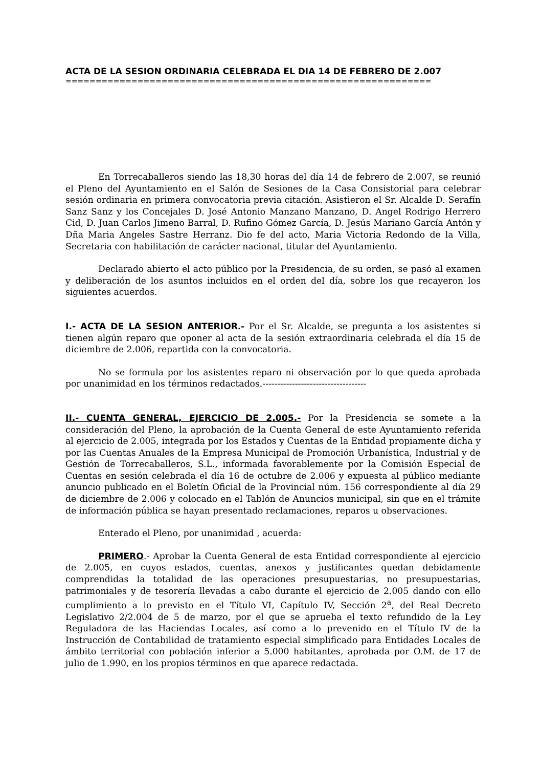ACTA DE LA SESION ORDINARIA CELEBRADA EL DIA 14 DE FEBRERO DE 2.007
=============================================================
En Torrecaballeros siendo las 18,30 horas del día 14 de febrero de 2.007, se reunió el Pleno del Ayuntamiento en el Salón de Sesiones de la Casa Consistorial para celebrar sesión ordinaria en primera convocatoria previa citación. Asistieron el Sr. Alcalde D. Serafín Sanz Sanz y los Concejales D. José Antonio Manzano Manzano, D. Angel Rodrigo Herrero Cid, D. Juan Carlos Jimeno Barral, D. Rufino Gómez García, D. Jesús Mariano García Antón y Dña Maria Angeles Sastre Herranz. Dio fe del acto, Maria Victoria Redondo de la Villa, Secretaria con habilitación de carácter nacional, titular del Ayuntamiento.
Declarado abierto el acto público por la Presidencia, de su orden, se pasó al examen y deliberación de los asuntos incluidos en el orden del día, sobre los que recayeron los siguientes acuerdos.
I.- ACTA DE LA SESION ANTERIOR.- Por el Sr. Alcalde, se pregunta a los asistentes si tienen algún reparo que oponer al acta de la sesión extraordinaria celebrada el día 15 de diciembre de 2.006, repartida con la convocatoria.
No se formula por los asistentes reparo ni observación por lo que queda aprobada por unanimidad en los términos redactados.-----------------------------------
II.- CUENTA GENERAL, EJERCICIO DE 2.005.- Por la Presidencia se somete a la consideración del Pleno, la aprobación de la Cuenta General de este Ayuntamiento referida al ejercicio de 2.005, integrada por los Estados y Cuentas de la Entidad propiamente dicha y por las Cuentas Anuales de la Empresa Municipal de Promoción Urbanística, Industrial y de Gestión de Torrecaballeros, S.L., informada favorablemente por la Comisión Especial de Cuentas en sesión celebrada el día 16 de octubre de 2.006 y expuesta al público mediante anuncio publicado en el Boletín Oficial de la Provincial núm. 156 correspondiente al día 29 de diciembre de 2.006 y colocado en el Tablón de Anuncios municipal, sin que en el trámite de información pública se hayan presentado reclamaciones, reparos u observaciones.
Enterado el Pleno, por unanimidad , acuerda:
PRIMERO.- Aprobar la Cuenta General de esta Entidad correspondiente al ejercicio de 2.005, en cuyos estados, cuentas, anexos y justificantes quedan debidamente comprendidas la totalidad de las operaciones presupuestarias, no presupuestarias, patrimoniales y de tesorería llevadas a cabo durante el ejercicio de 2.005 dando con ello cumplimiento a lo previsto en el Título VI, Capítulo IV, Sección 2<sup>a</sup>, del Real Decreto Legislativo 2/2.004 de 5 de marzo, por el que se aprueba el texto refundido de la Ley Reguladora de las Haciendas Locales, así como a lo prevenido en el Título IV de la Instrucción de Contabilidad de tratamiento especial simplificado para Entidades Locales de ámbito territorial con población inferior a 5.000 habitantes, aprobada por O.M. de 17 de julio de 1.990, en los propios términos en que aparece redactada.